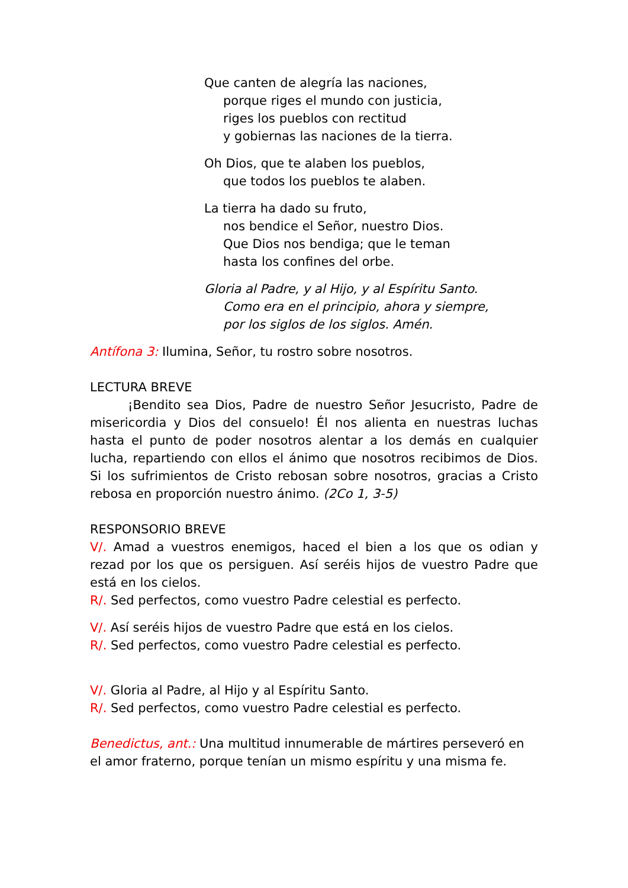Que canten de alegría las naciones,
porque riges el mundo con justicia,
riges los pueblos con rectitud
y gobiernas las naciones de la tierra.
Oh Dios, que te alaben los pueblos,
que todos los pueblos te alaben.
La tierra ha dado su fruto,
nos bendice el Señor, nuestro Dios.
Que Dios nos bendiga; que le teman
hasta los confines del orbe.
Gloria al Padre, y al Hijo, y al Espíritu Santo.
Como era en el principio, ahora y siempre,
por los siglos de los siglos. Amén.
Antífona 3: Ilumina, Señor, tu rostro sobre nosotros.
LECTURA BREVE
¡Bendito sea Dios, Padre de nuestro Señor Jesucristo, Padre de misericordia y Dios del consuelo! Él nos alienta en nuestras luchas hasta el punto de poder nosotros alentar a los demás en cualquier lucha, repartiendo con ellos el ánimo que nosotros recibimos de Dios. Si los sufrimientos de Cristo rebosan sobre nosotros, gracias a Cristo rebosa en proporción nuestro ánimo. (2Co 1, 3-5)
RESPONSORIO BREVE
V/. Amad a vuestros enemigos, haced el bien a los que os odian y rezad por los que os persiguen. Así seréis hijos de vuestro Padre que está en los cielos.
R/. Sed perfectos, como vuestro Padre celestial es perfecto.
V/. Así seréis hijos de vuestro Padre que está en los cielos.
R/. Sed perfectos, como vuestro Padre celestial es perfecto.
V/. Gloria al Padre, al Hijo y al Espíritu Santo.
R/. Sed perfectos, como vuestro Padre celestial es perfecto.
Benedictus, ant.: Una multitud innumerable de mártires perseveró en el amor fraterno, porque tenían un mismo espíritu y una misma fe.